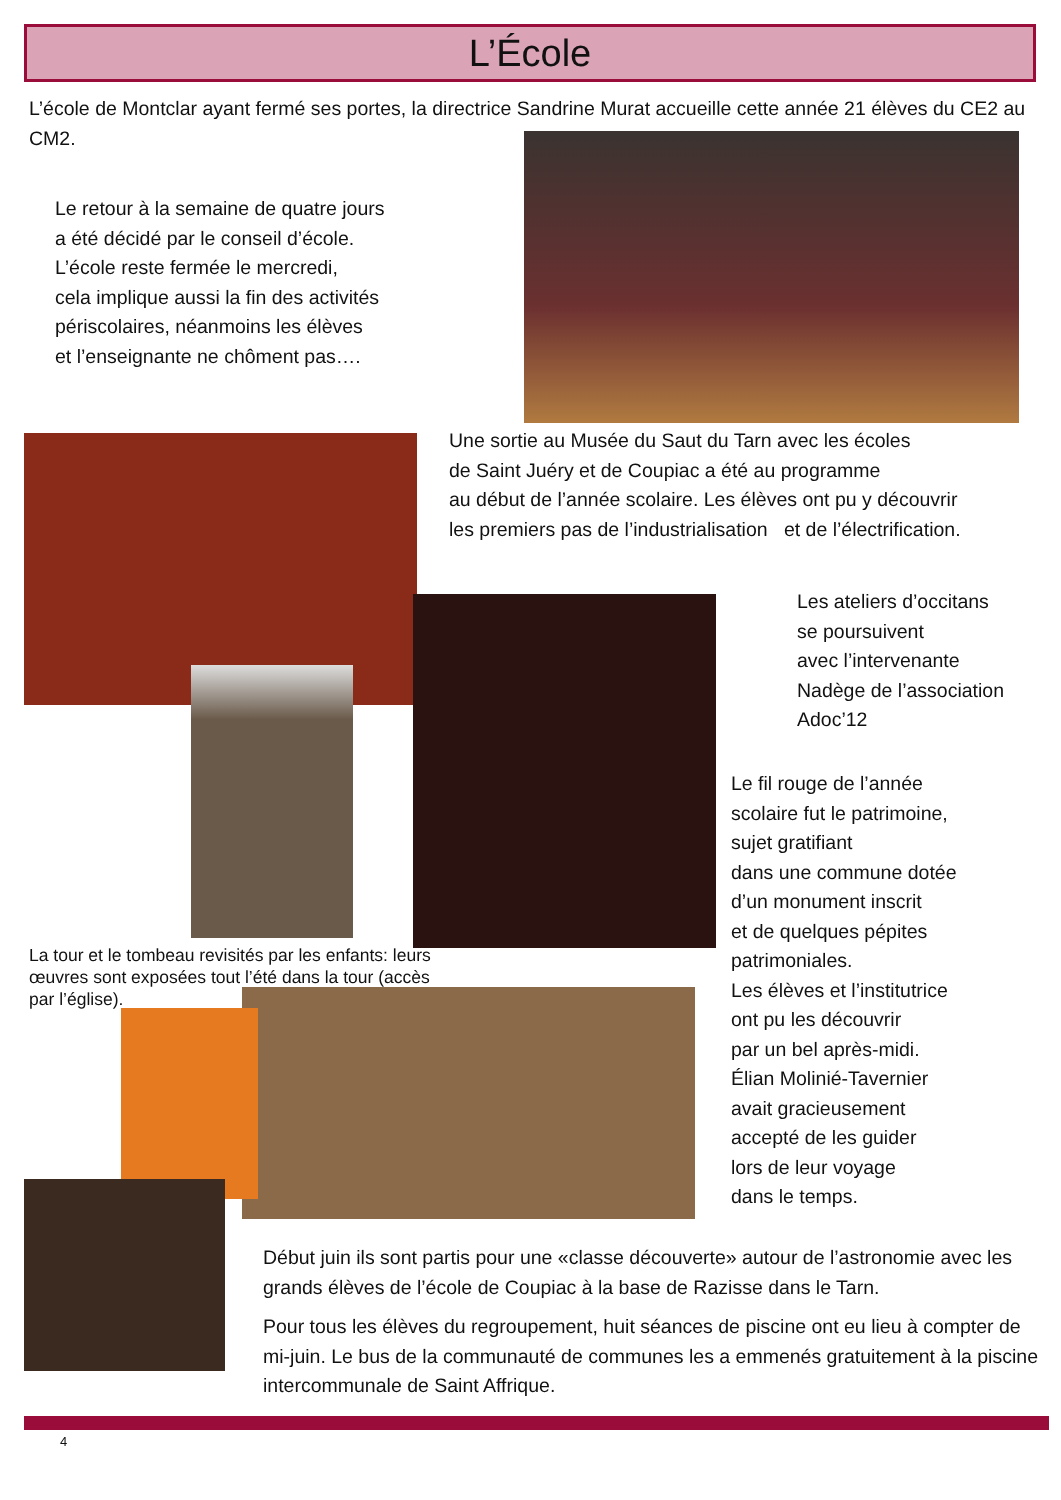L’École
L’école de Montclar ayant fermé ses portes, la directrice Sandrine Murat accueille cette année 21 élèves du CE2 au CM2.
Le retour à la semaine de quatre jours
a été décidé par le conseil d’école.
L’école reste fermée le mercredi,
cela implique aussi la fin des activités
périscolaires, néanmoins les élèves
et l’enseignante ne chôment pas….
Une sortie au Musée du Saut du Tarn avec les écoles
de Saint Juéry et de Coupiac a été au programme
au début de l’année scolaire. Les élèves ont pu y découvrir
les premiers pas de l’industrialisation et de l’électrification.
Les ateliers d’occitans
se poursuivent
avec l’intervenante
Nadège de l’association
Adoc’12
Le fil rouge de l’année
scolaire fut le patrimoine,
sujet gratifiant
dans une commune dotée
d’un monument inscrit
et de quelques pépites
patrimoniales.
Les élèves et l’institutrice
ont pu les découvrir
par un bel après-midi.
Élian Molinié-Tavernier
avait gracieusement
accepté de les guider
lors de leur voyage
dans le temps.
La tour et le tombeau revisités par les enfants: leurs œuvres sont exposées tout l’été dans la tour (accès par l’église).
Début juin ils sont partis pour une «classe découverte» autour de l’astronomie avec les grands élèves de l’école de Coupiac à la base de Razisse dans le Tarn.
Pour tous les élèves du regroupement, huit séances de piscine ont eu lieu à compter de mi-juin. Le bus de la communauté de communes les a emmenés gratuitement à la piscine intercommunale de Saint Affrique.
4